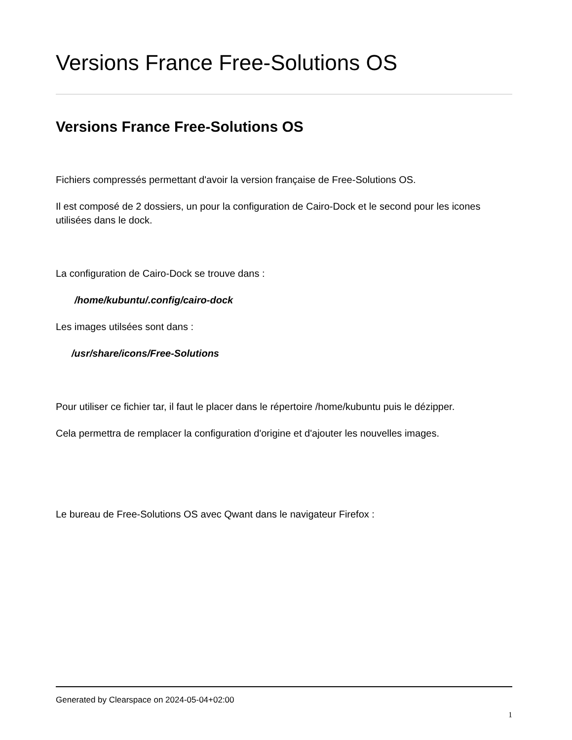Versions France Free-Solutions OS
Versions France Free-Solutions OS
Fichiers compressés permettant d'avoir la version française de Free-Solutions OS.
Il est composé de 2 dossiers, un pour la configuration de Cairo-Dock et le second pour les icones utilisées dans le dock.
La configuration de Cairo-Dock se trouve dans :
/home/kubuntu/.config/cairo-dock
Les images utilsées sont dans :
/usr/share/icons/Free-Solutions
Pour utiliser ce fichier tar, il faut le placer dans le répertoire /home/kubuntu puis le dézipper.
Cela permettra de remplacer la configuration d'origine et d'ajouter les nouvelles images.
Le bureau de Free-Solutions OS avec Qwant dans le navigateur Firefox :
Generated by Clearspace on 2024-05-04+02:00
1